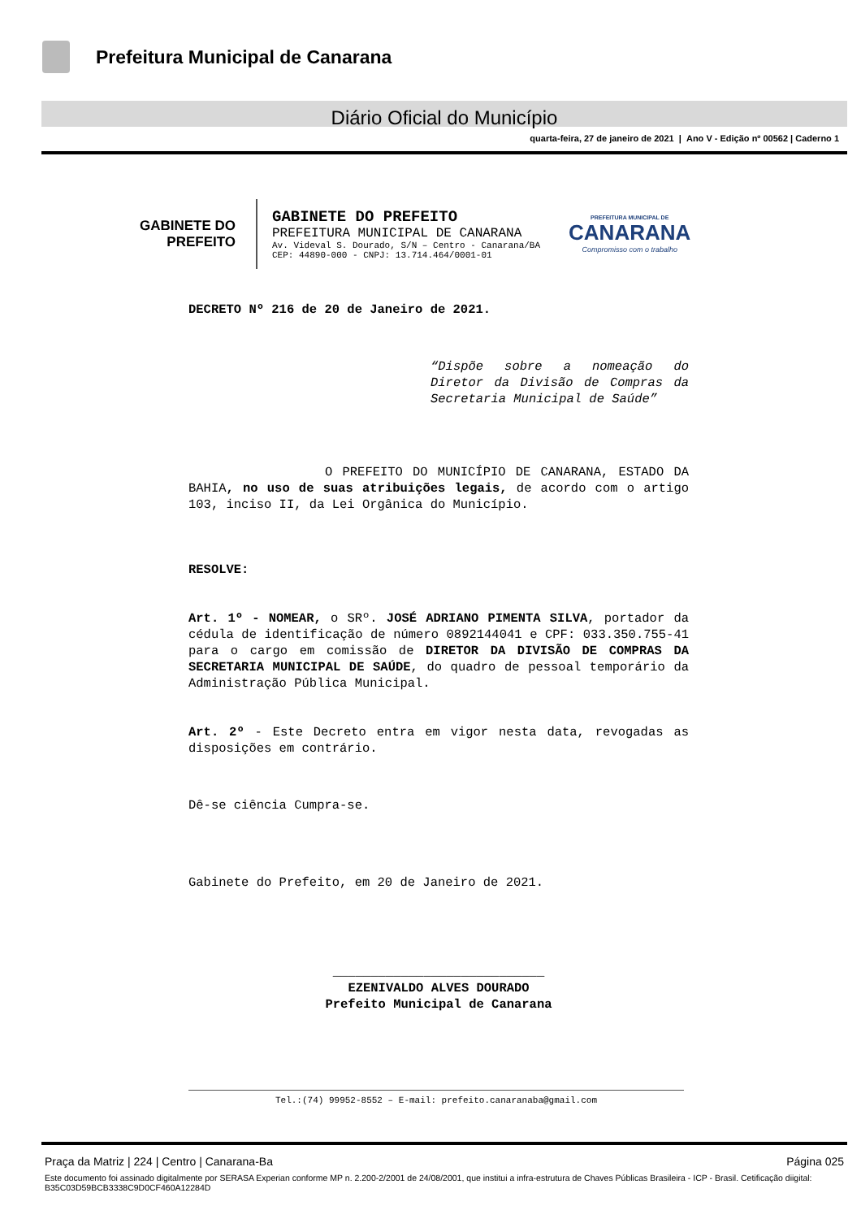Prefeitura Municipal de Canarana
Diário Oficial do Município
quarta-feira, 27 de janeiro de 2021 | Ano V - Edição nº 00562 | Caderno 1
GABINETE DO
PREFEITO
GABINETE DO PREFEITO
PREFEITURA MUNICIPAL DE CANARANA
Av. Videval S. Dourado, S/N – Centro - Canarana/BA
CEP: 44890-000 - CNPJ: 13.714.464/0001-01
PREFEITURA MUNICIPAL DE
CANARANA
Compromisso com o trabalho
DECRETO Nº 216 de 20 de Janeiro de 2021.
“Dispõe sobre a nomeação do Diretor da Divisão de Compras da Secretaria Municipal de Saúde”
O PREFEITO DO MUNICÍPIO DE CANARANA, ESTADO DA BAHIA, no uso de suas atribuições legais, de acordo com o artigo 103, inciso II, da Lei Orgânica do Município.
RESOLVE:
Art. 1º - NOMEAR, o SRº. JOSÉ ADRIANO PIMENTA SILVA, portador da cédula de identificação de número 0892144041 e CPF: 033.350.755-41 para o cargo em comissão de DIRETOR DA DIVISÃO DE COMPRAS DA SECRETARIA MUNICIPAL DE SAÚDE, do quadro de pessoal temporário da Administração Pública Municipal.
Art. 2º - Este Decreto entra em vigor nesta data, revogadas as disposições em contrário.
Dê-se ciência Cumpra-se.
Gabinete do Prefeito, em 20 de Janeiro de 2021.
____________________________
EZENIVALDO ALVES DOURADO
Prefeito Municipal de Canarana
Tel.:(74) 99952-8552 – E-mail: prefeito.canaranaba@gmail.com
Praça da Matriz | 224 | Centro | Canarana-Ba Página 025
Este documento foi assinado digitalmente por SERASA Experian conforme MP n. 2.200-2/2001 de 24/08/2001, que institui a infra-estrutura de Chaves Públicas Brasileira - ICP - Brasil. Cetificação diigital: B35C03D59BCB3338C9D0CF460A12284D